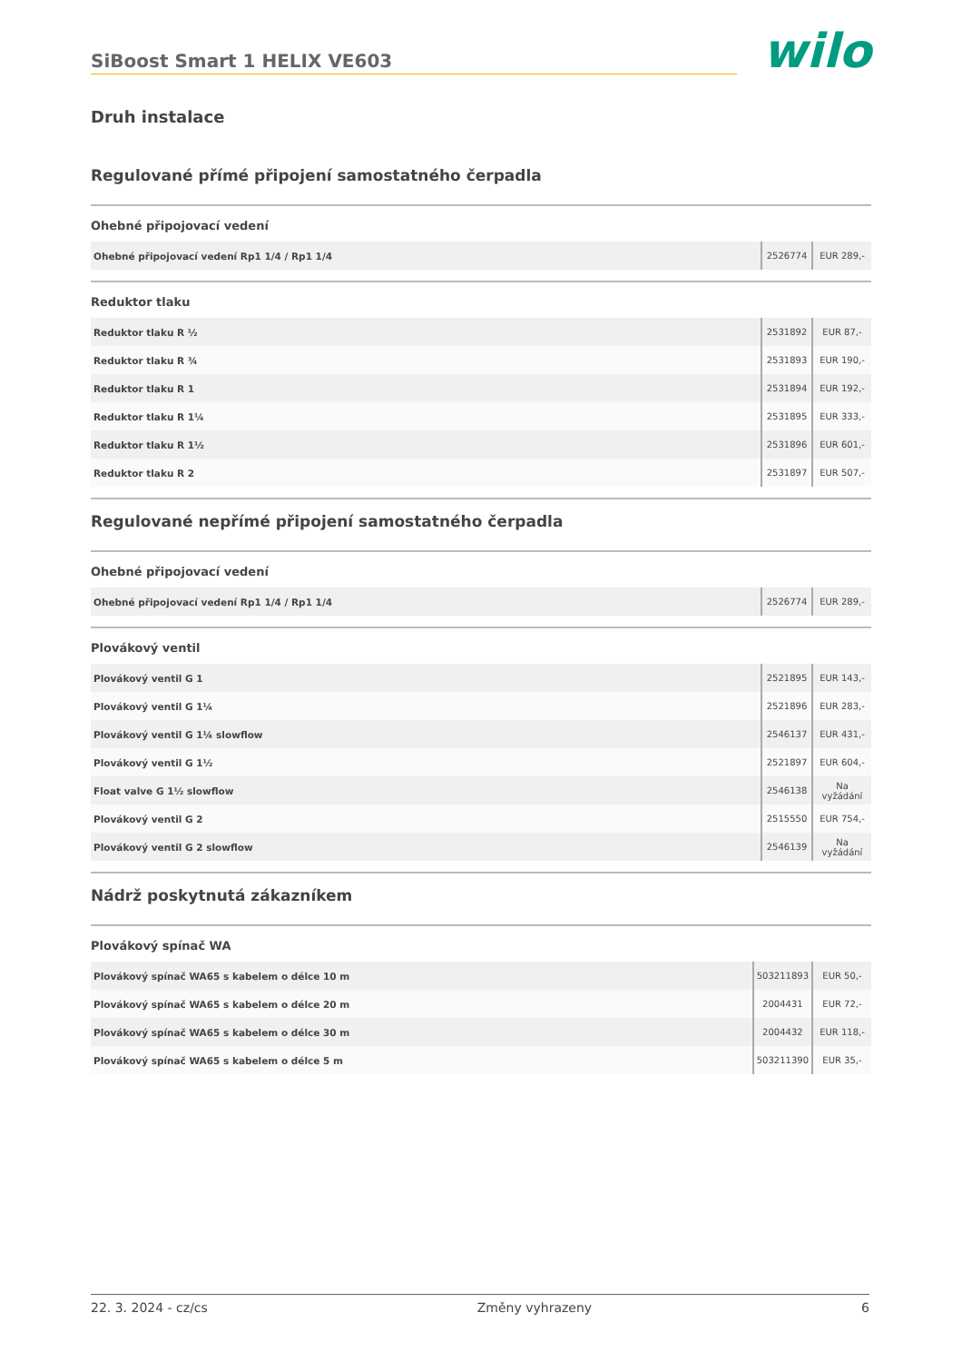SiBoost Smart 1 HELIX VE603
wilo
Druh instalace
Regulované přímé připojení samostatného čerpadla
Ohebné připojovací vedení
| Ohebné připojovací vedení Rp1 1/4 / Rp1 1/4 | 2526774 | EUR 289,- |
Reduktor tlaku
| Reduktor tlaku R ½ | 2531892 | EUR 87,- |
| Reduktor tlaku R ¾ | 2531893 | EUR 190,- |
| Reduktor tlaku R 1 | 2531894 | EUR 192,- |
| Reduktor tlaku R 1¼ | 2531895 | EUR 333,- |
| Reduktor tlaku R 1½ | 2531896 | EUR 601,- |
| Reduktor tlaku R 2 | 2531897 | EUR 507,- |
Regulované nepřímé připojení samostatného čerpadla
Ohebné připojovací vedení
| Ohebné připojovací vedení Rp1 1/4 / Rp1 1/4 | 2526774 | EUR 289,- |
Plovákový ventil
| Plovákový ventil G 1 | 2521895 | EUR 143,- |
| Plovákový ventil G 1¼ | 2521896 | EUR 283,- |
| Plovákový ventil G 1¼ slowflow | 2546137 | EUR 431,- |
| Plovákový ventil G 1½ | 2521897 | EUR 604,- |
| Float valve G 1½ slowflow | 2546138 | Na vyžádání |
| Plovákový ventil G 2 | 2515550 | EUR 754,- |
| Plovákový ventil G 2 slowflow | 2546139 | Na vyžádání |
Nádrž poskytnutá zákazníkem
Plovákový spínač WA
| Plovákový spínač WA65 s kabelem o délce 10 m | 503211893 | EUR 50,- |
| Plovákový spínač WA65 s kabelem o délce 20 m | 2004431 | EUR 72,- |
| Plovákový spínač WA65 s kabelem o délce 30 m | 2004432 | EUR 118,- |
| Plovákový spínač WA65 s kabelem o délce 5 m | 503211390 | EUR 35,- |
22. 3. 2024 - cz/cs Změny vyhrazeny 6